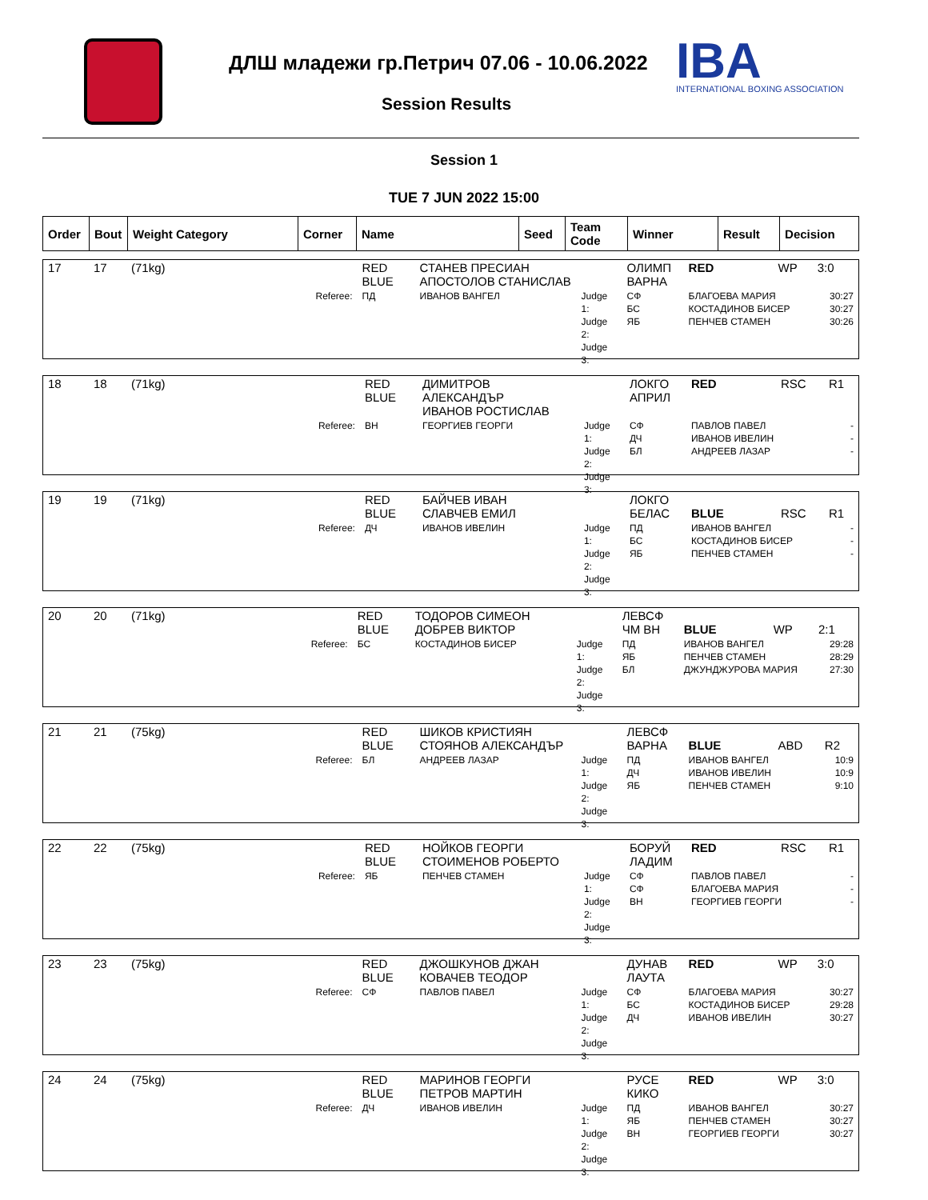ДЛШ младежи гр.Петрич 07.06 - 10.06.2022
IBA
INTERNATIONAL BOXING ASSOCIATION
Session Results
Session 1
TUE 7 JUN 2022 15:00
| Order | Bout | Weight Category | Corner | Name | Seed | Team Code | Winner | Result | Decision |
| --- | --- | --- | --- | --- | --- | --- | --- | --- | --- |
| 17 | 17 | (71kg) | RED BLUE | СТАНЕВ ПРЕСИАН АПОСТОЛОВ СТАНИСЛАВ | | ОЛИМП ВАРНА | RED | WP | 3:0 |
| Referee: | | | ПД | ИВАНОВ ВАНГЕЛ | Judge 1: Judge 2: Judge 3: | СФ БС ЯБ | БЛАГОЕВА МАРИЯ КОСТАДИНОВ БИСЕР ПЕНЧЕВ СТАМЕН | | 30:27 30:27 30:26 |
| 18 | 18 | (71kg) | RED BLUE | ДИМИТРОВ АЛЕКСАНДЪР ИВАНОВ РОСТИСЛАВ | | ЛОКГО АПРИЛ | RED | RSC | R1 |
| Referee: | | | ВН | ГЕОРГИЕВ ГЕОРГИ | Judge 1: Judge 2: Judge 3: | СФ ДЧ БЛ | ПАВЛОВ ПАВЕЛ ИВАНОВ ИВЕЛИН АНДРЕЕВ ЛАЗАР | | - - - |
| 19 | 19 | (71kg) | RED BLUE | БАЙЧЕВ ИВАН СЛАВЧЕВ ЕМИЛ | | ЛОКГО БЕЛАС | BLUE | RSC | R1 |
| Referee: | | | ДЧ | ИВАНОВ ИВЕЛИН | Judge 1: Judge 2: Judge 3: | ПД БС ЯБ | ИВАНОВ ВАНГЕЛ КОСТАДИНОВ БИСЕР ПЕНЧЕВ СТАМЕН | | - - - |
| 20 | 20 | (71kg) | RED BLUE | ТОДОРОВ СИМЕОН ДОБРЕВ ВИКТОР | | ЛЕВСФ ЧМ ВН | BLUE | WP | 2:1 |
| Referee: | | | БС | КОСТАДИНОВ БИСЕР | Judge 1: Judge 2: Judge 3: | ПД ЯБ БЛ | ИВАНОВ ВАНГЕЛ ПЕНЧЕВ СТАМЕН ДЖУНДЖУРОВА МАРИЯ | | 29:28 28:29 27:30 |
| 21 | 21 | (75kg) | RED BLUE | ШИКОВ КРИСТИЯН СТОЯНОВ АЛЕКСАНДЪР | | ЛЕВСФ ВАРНА | BLUE | ABD | R2 |
| Referee: | | | БЛ | АНДРЕЕВ ЛАЗАР | Judge 1: Judge 2: Judge 3: | ПД ДЧ ЯБ | ИВАНОВ ВАНГЕЛ ИВАНОВ ИВЕЛИН ПЕНЧЕВ СТАМЕН | | 10:9 10:9 9:10 |
| 22 | 22 | (75kg) | RED BLUE | НОЙКОВ ГЕОРГИ СТОИМЕНОВ РОБЕРТО | | БОРУЙ ЛАДИМ | RED | RSC | R1 |
| Referee: | | | ЯБ | ПЕНЧЕВ СТАМЕН | Judge 1: Judge 2: Judge 3: | СФ СФ ВН | ПАВЛОВ ПАВЕЛ БЛАГОЕВА МАРИЯ ГЕОРГИЕВ ГЕОРГИ | | - - - |
| 23 | 23 | (75kg) | RED BLUE | ДЖОШКУНОВ ДЖАН КОВАЧЕВ ТЕОДОР | | ДУНАВ ЛАУТА | RED | WP | 3:0 |
| Referee: | | | СФ | ПАВЛОВ ПАВЕЛ | Judge 1: Judge 2: Judge 3: | СФ БС ДЧ | БЛАГОЕВА МАРИЯ КОСТАДИНОВ БИСЕР ИВАНОВ ИВЕЛИН | | 30:27 29:28 30:27 |
| 24 | 24 | (75kg) | RED BLUE | МАРИНОВ ГЕОРГИ ПЕТРОВ МАРТИН | | РУСЕ КИКО | RED | WP | 3:0 |
| Referee: | | | ДЧ | ИВАНОВ ИВЕЛИН | Judge 1: Judge 2: Judge 3: | ПД ЯБ ВН | ИВАНОВ ВАНГЕЛ ПЕНЧЕВ СТАМЕН ГЕОРГИЕВ ГЕОРГИ | | 30:27 30:27 30:27 |